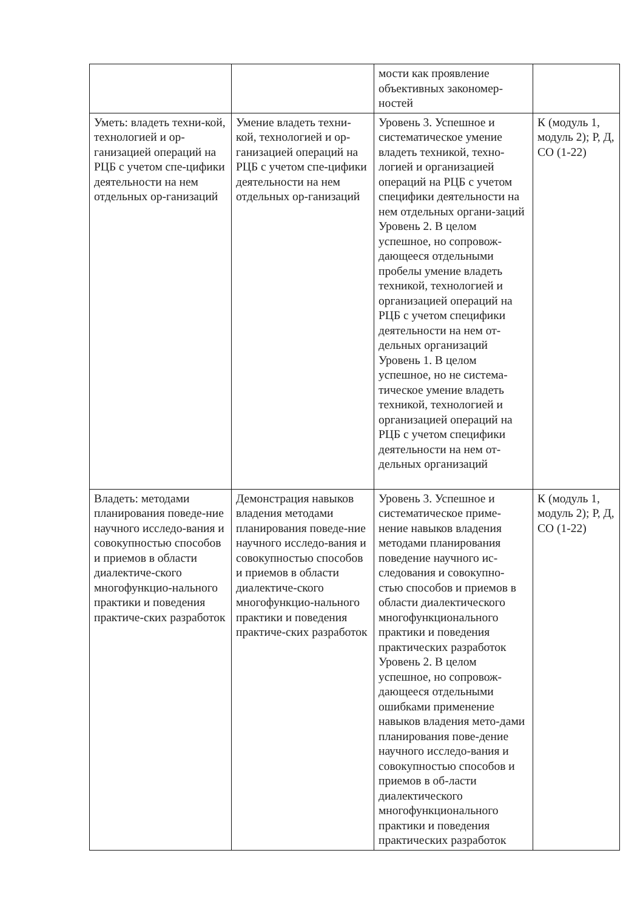| | | мости как проявление объективных закономер-ностей | |
| Уметь: владеть техни-кой, технологией и ор-ганизацией операций на РЦБ с учетом спе-цифики деятельности на нем отдельных ор-ганизаций | Умение владеть техни-кой, технологией и ор-ганизацией операций на РЦБ с учетом спе-цифики деятельности на нем отдельных ор-ганизаций | Уровень 3. Успешное и систематическое умение владеть техникой, техно-логией и организацией операций на РЦБ с учетом специфики деятельности на нем отдельных органи-заций Уровень 2. В целом успешное, но сопровож-дающееся отдельными пробелы умение владеть техникой, технологией и организацией операций на РЦБ с учетом специфики деятельности на нем от-дельных организаций Уровень 1. В целом успешное, но не система-тическое умение владеть техникой, технологией и организацией операций на РЦБ с учетом специфики деятельности на нем от-дельных организаций | К (модуль 1, модуль 2); Р, Д, СО (1-22) |
| Владеть: методами планирования поведе-ние научного исследо-вания и совокупностью способов и приемов в области диалектиче-ского многофункцио-нального практики и поведения практиче-ских разработок | Демонстрация навыков владения методами планирования поведе-ние научного исследо-вания и совокупностью способов и приемов в области диалектиче-ского многофункцио-нального практики и поведения практиче-ских разработок | Уровень 3. Успешное и систематическое приме-нение навыков владения методами планирования поведение научного ис-следования и совокупно-стью способов и приемов в области диалектического многофункционального практики и поведения практических разработок Уровень 2. В целом успешное, но сопровож-дающееся отдельными ошибками применение навыков владения мето-дами планирования пове-дение научного исследо-вания и совокупностью способов и приемов в об-ласти диалектического многофункционального практики и поведения практических разработок | К (модуль 1, модуль 2); Р, Д, СО (1-22) |